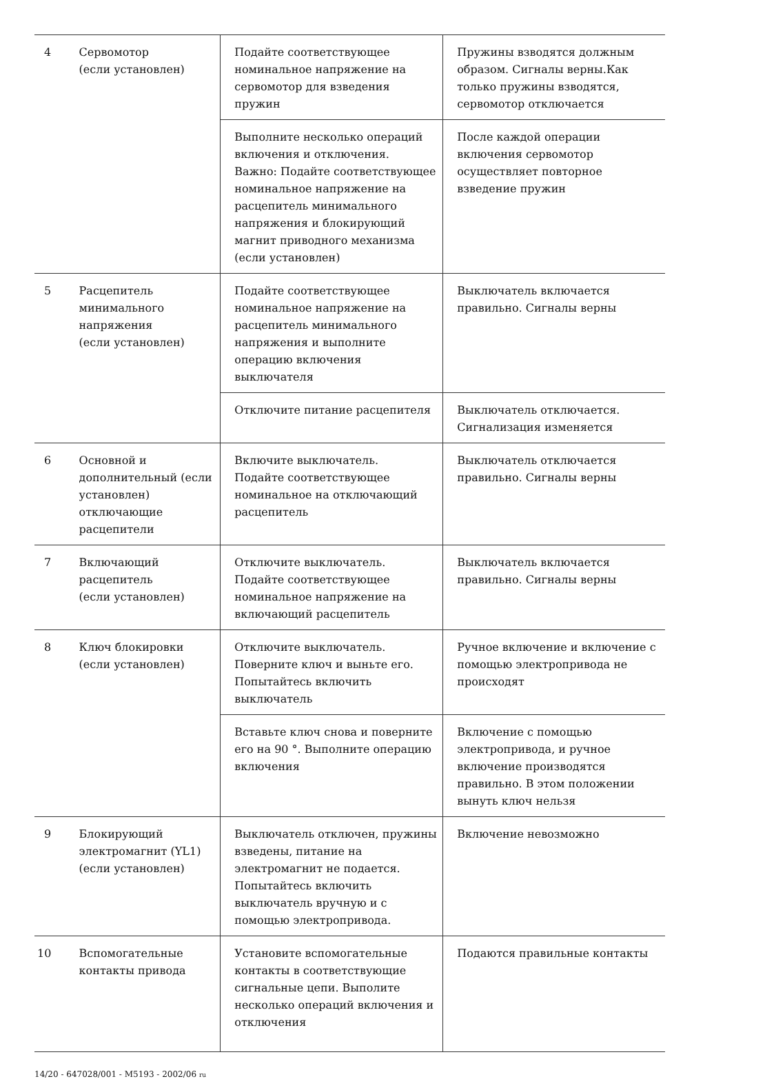| 4 | Сервомотор (если установлен) | Подайте соответствующее номинальное напряжение на сервомотор для взведения пружин | Пружины взводятся должным образом. Сигналы верны.Как только пружины взводятся, сервомотор отключается |
| | | Выполните несколько операций включения и отключения. Важно: Подайте соответствующее номинальное напряжение на расцепитель минимального напряжения и блокирующий магнит приводного механизма (если установлен) | После каждой операции включения сервомотор осуществляет повторное взведение пружин |
| 5 | Расцепитель минимального напряжения (если установлен) | Подайте соответствующее номинальное напряжение на расцепитель минимального напряжения и выполните операцию включения выключателя | Выключатель включается правильно. Сигналы верны |
| | | Отключите питание расцепителя | Выключатель отключается. Сигнализация изменяется |
| 6 | Основной и дополнительный (если установлен) отключающие расцепители | Включите выключатель. Подайте соответствующее номинальное на отключающий расцепитель | Выключатель отключается правильно. Сигналы верны |
| 7 | Включающий расцепитель (если установлен) | Отключите выключатель. Подайте соответствующее номинальное напряжение на включающий расцепитель | Выключатель включается правильно. Сигналы верны |
| 8 | Ключ блокировки (если установлен) | Отключите выключатель. Поверните ключ и выньте его. Попытайтесь включить выключатель | Ручное включение и включение с помощью электропривода не происходят |
| | | Вставьте ключ снова и поверните его на 90 °. Выполните операцию включения | Включение с помощью электропривода, и ручное включение производятся правильно. В этом положении вынуть ключ нельзя |
| 9 | Блокирующий электромагнит (YL1) (если установлен) | Выключатель отключен, пружины взведены, питание на электромагнит не подается. Попытайтесь включить выключатель вручную и с помощью электропривода. | Включение невозможно |
| 10 | Вспомогательные контакты привода | Установите вспомогательные контакты в соответствующие сигнальные цепи. Выполите несколько операций включения и отключения | Подаются правильные контакты |
14/20 - 647028/001 - M5193 - 2002/06 ru